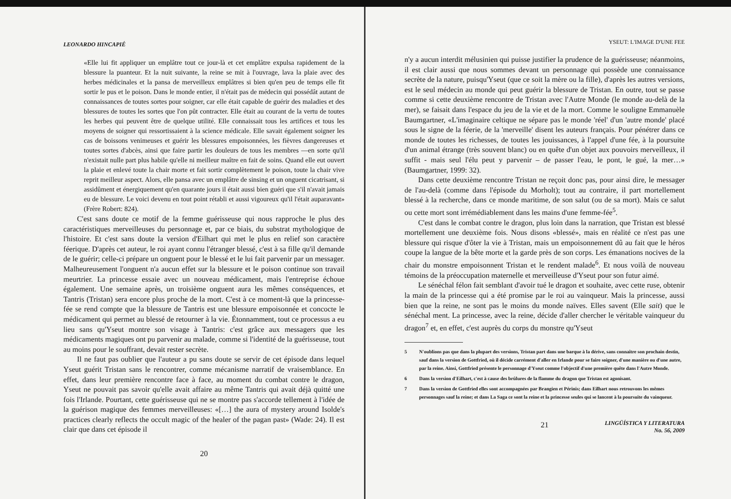LEONARDO HINCAPIÉ
«Elle lui fit appliquer un emplâtre tout ce jour-là et cet emplâtre expulsa rapidement de la blessure la puanteur. Et la nuit suivante, la reine se mit à l'ouvrage, lava la plaie avec des herbes médicinales et la pansa de merveilleux emplâtres si bien qu'en peu de temps elle fit sortir le pus et le poison. Dans le monde entier, il n'était pas de médecin qui possédât autant de connaissances de toutes sortes pour soigner, car elle était capable de guérir des maladies et des blessures de toutes les sortes que l'on pût contracter. Elle était au courant de la vertu de toutes les herbes qui peuvent être de quelque utilité. Elle connaissait tous les artifices et tous les moyens de soigner qui ressortissaient à la science médicale. Elle savait également soigner les cas de boissons venimeuses et guérir les blessures empoisonnées, les fièvres dangereuses et toutes sortes d'abcès, ainsi que faire partir les douleurs de tous les membres —en sorte qu'il n'existait nulle part plus habile qu'elle ni meilleur maître en fait de soins. Quand elle eut ouvert la plaie et enlevé toute la chair morte et fait sortir complètement le poison, toute la chair vive reprit meilleur aspect. Alors, elle pansa avec un emplâtre de sinsing et un onguent cicatrisant, si assidûment et énergiquement qu'en quarante jours il était aussi bien guéri que s'il n'avait jamais eu de blessure. Le voici devenu en tout point rétabli et aussi vigoureux qu'il l'était auparavant» (Frère Robert: 824).
C'est sans doute ce motif de la femme guérisseuse qui nous rapproche le plus des caractéristiques merveilleuses du personnage et, par ce biais, du substrat mythologique de l'histoire. Et c'est sans doute la version d'Eilhart qui met le plus en relief son caractère féerique. D'après cet auteur, le roi ayant connu l'étranger blessé, c'est à sa fille qu'il demande de le guérir; celle-ci prépare un onguent pour le blessé et le lui fait parvenir par un messager. Malheureusement l'onguent n'a aucun effet sur la blessure et le poison continue son travail meurtrier. La princesse essaie avec un nouveau médicament, mais l'entreprise échoue également. Une semaine après, un troisième onguent aura les mêmes conséquences, et Tantris (Tristan) sera encore plus proche de la mort. C'est à ce moment-là que la princesse-fée se rend compte que la blessure de Tantris est une blessure empoisonnée et concocte le médicament qui permet au blessé de retourner à la vie. Étonnamment, tout ce processus a eu lieu sans qu'Yseut montre son visage à Tantris: c'est grâce aux messagers que les médicaments magiques ont pu parvenir au malade, comme si l'identité de la guérisseuse, tout au moins pour le souffrant, devait rester secrète.
Il ne faut pas oublier que l'auteur a pu sans doute se servir de cet épisode dans lequel Yseut guérit Tristan sans le rencontrer, comme mécanisme narratif de vraisemblance. En effet, dans leur première rencontre face à face, au moment du combat contre le dragon, Yseut ne pouvait pas savoir qu'elle avait affaire au même Tantris qui avait déjà quitté une fois l'Irlande. Pourtant, cette guérisseuse qui ne se montre pas s'accorde tellement à l'idée de la guérison magique des femmes merveilleuses: «[…] the aura of mystery around Isolde's practices clearly reflects the occult magic of the healer of the pagan past» (Wade: 24). Il est clair que dans cet épisode il
20
YSEUT: L'IMAGE D'UNE FEE
n'y a aucun interdit mélusinien qui puisse justifier la prudence de la guérisseuse; néanmoins, il est clair aussi que nous sommes devant un personnage qui possède une connaissance secrète de la nature, puisqu'Yseut (que ce soit la mère ou la fille), d'après les autres versions, est le seul médecin au monde qui peut guérir la blessure de Tristan. En outre, tout se passe comme si cette deuxième rencontre de Tristan avec l'Autre Monde (le monde au-delà de la mer), se faisait dans l'espace du jeu de la vie et de la mort. Comme le souligne Emmanuèle Baumgartner, «L'imaginaire celtique ne sépare pas le monde 'réel' d'un 'autre monde' placé sous le signe de la féerie, de la 'merveille' disent les auteurs français. Pour pénétrer dans ce monde de toutes les richesses, de toutes les jouissances, à l'appel d'une fée, à la poursuite d'un animal étrange (très souvent blanc) ou en quête d'un objet aux pouvoirs merveilleux, il suffit - mais seul l'élu peut y parvenir – de passer l'eau, le pont, le gué, la mer…» (Baumgartner, 1999: 32).
Dans cette deuxième rencontre Tristan ne reçoit donc pas, pour ainsi dire, le messager de l'au-delà (comme dans l'épisode du Morholt); tout au contraire, il part mortellement blessé à la recherche, dans ce monde maritime, de son salut (ou de sa mort). Mais ce salut ou cette mort sont irrémédiablement dans les mains d'une femme-fée<sup>5</sup>.
C'est dans le combat contre le dragon, plus loin dans la narration, que Tristan est blessé mortellement une deuxième fois. Nous disons «blessé», mais en réalité ce n'est pas une blessure qui risque d'ôter la vie à Tristan, mais un empoisonnement dû au fait que le héros coupe la langue de la bête morte et la garde près de son corps. Les émanations nocives de la chair du monstre empoisonnent Tristan et le rendent malade<sup>6</sup>. Et nous voilà de nouveau témoins de la préoccupation maternelle et merveilleuse d'Yseut pour son futur aimé.
Le sénéchal félon fait semblant d'avoir tué le dragon et souhaite, avec cette ruse, obtenir la main de la princesse qui a été promise par le roi au vainqueur. Mais la princesse, aussi bien que la reine, ne sont pas le moins du monde naïves. Elles savent (Elle sait) que le sénéchal ment. La princesse, avec la reine, décide d'aller chercher le véritable vainqueur du dragon<sup>7</sup> et, en effet, c'est auprès du corps du monstre qu'Yseut
5 N'oublions pas que dans la plupart des versions, Tristan part dans une barque à la dérive, sans connaître son prochain destin, sauf dans la version de Gottfried, où il décide carrément d'aller en Irlande pour se faire soigner, d'une manière ou d'une autre, par la reine. Ainsi, Gottfried présente le personnage d'Yseut comme l'objectif d'une première quête dans l'Autre Monde.
6 Dans la version d'Eilhart, c'est à cause des brûlures de la flamme du dragon que Tristan est agonisant.
7 Dans la version de Gottfried elles sont accompagnées par Brangien et Périnis; dans Eilhart nous retrouvons les mêmes personnages sauf la reine; et dans La Saga ce sont la reine et la princesse seules qui se lancent à la poursuite du vainqueur.
21
LINGÜÍSTICA Y LITERATURA
No. 56, 2009